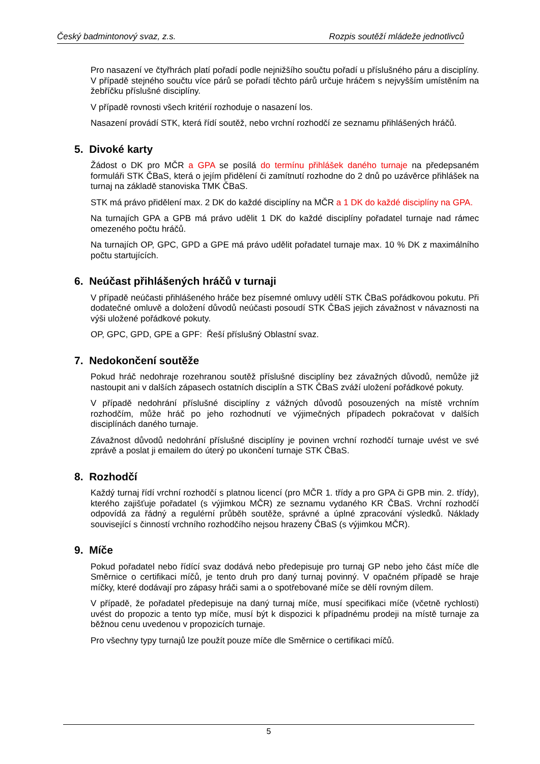Český badmintonový svaz, z.s. Rozpis soutěží mládeže jednotlivců
Pro nasazení ve čtyřhrách platí pořadí podle nejnižšího součtu pořadí u příslušného páru a disciplíny. V případě stejného součtu více párů se pořadí těchto párů určuje hráčem s nejvyšším umístěním na žebříčku příslušné disciplíny.
V případě rovnosti všech kritérií rozhoduje o nasazení los.
Nasazení provádí STK, která řídí soutěž, nebo vrchní rozhodčí ze seznamu přihlášených hráčů.
5. Divoké karty
Žádost o DK pro MČR a GPA se posílá do termínu přihlášek daného turnaje na předepsaném formuláři STK ČBaS, která o jejím přidělení či zamítnutí rozhodne do 2 dnů po uzávěrce přihlášek na turnaj na základě stanoviska TMK ČBaS.
STK má právo přidělení max. 2 DK do každé disciplíny na MČR a 1 DK do každé disciplíny na GPA.
Na turnajích GPA a GPB má právo udělit 1 DK do každé disciplíny pořadatel turnaje nad rámec omezeného počtu hráčů.
Na turnajích OP, GPC, GPD a GPE má právo udělit pořadatel turnaje max. 10 % DK z maximálního počtu startujících.
6. Neúčast přihlášených hráčů v turnaji
V případě neúčasti přihlášeného hráče bez písemné omluvy udělí STK ČBaS pořádkovou pokutu. Při dodatečné omluvě a doložení důvodů neúčasti posoudí STK ČBaS jejich závažnost v návaznosti na výši uložené pořádkové pokuty.
OP, GPC, GPD, GPE a GPF: Řeší příslušný Oblastní svaz.
7. Nedokončení soutěže
Pokud hráč nedohraje rozehranou soutěž příslušné disciplíny bez závažných důvodů, nemůže již nastoupit ani v dalších zápasech ostatních disciplín a STK ČBaS zváží uložení pořádkové pokuty.
V případě nedohrání příslušné disciplíny z vážných důvodů posouzených na místě vrchním rozhodčím, může hráč po jeho rozhodnutí ve výjimečných případech pokračovat v dalších disciplínách daného turnaje.
Závažnost důvodů nedohrání příslušné disciplíny je povinen vrchní rozhodčí turnaje uvést ve své zprávě a poslat ji emailem do úterý po ukončení turnaje STK ČBaS.
8. Rozhodčí
Každý turnaj řídí vrchní rozhodčí s platnou licencí (pro MČR 1. třídy a pro GPA či GPB min. 2. třídy), kterého zajišťuje pořadatel (s výjimkou MČR) ze seznamu vydaného KR ČBaS. Vrchní rozhodčí odpovídá za řádný a regulérní průběh soutěže, správné a úplné zpracování výsledků. Náklady související s činností vrchního rozhodčího nejsou hrazeny ČBaS (s výjimkou MČR).
9. Míče
Pokud pořadatel nebo řídící svaz dodává nebo předepisuje pro turnaj GP nebo jeho část míče dle Směrnice o certifikaci míčů, je tento druh pro daný turnaj povinný. V opačném případě se hraje míčky, které dodávají pro zápasy hráči sami a o spotřebované míče se dělí rovným dílem.
V případě, že pořadatel předepisuje na daný turnaj míče, musí specifikaci míče (včetně rychlosti) uvést do propozic a tento typ míče, musí být k dispozici k případnému prodeji na místě turnaje za běžnou cenu uvedenou v propozicích turnaje.
Pro všechny typy turnajů lze použít pouze míče dle Směrnice o certifikaci míčů.
5